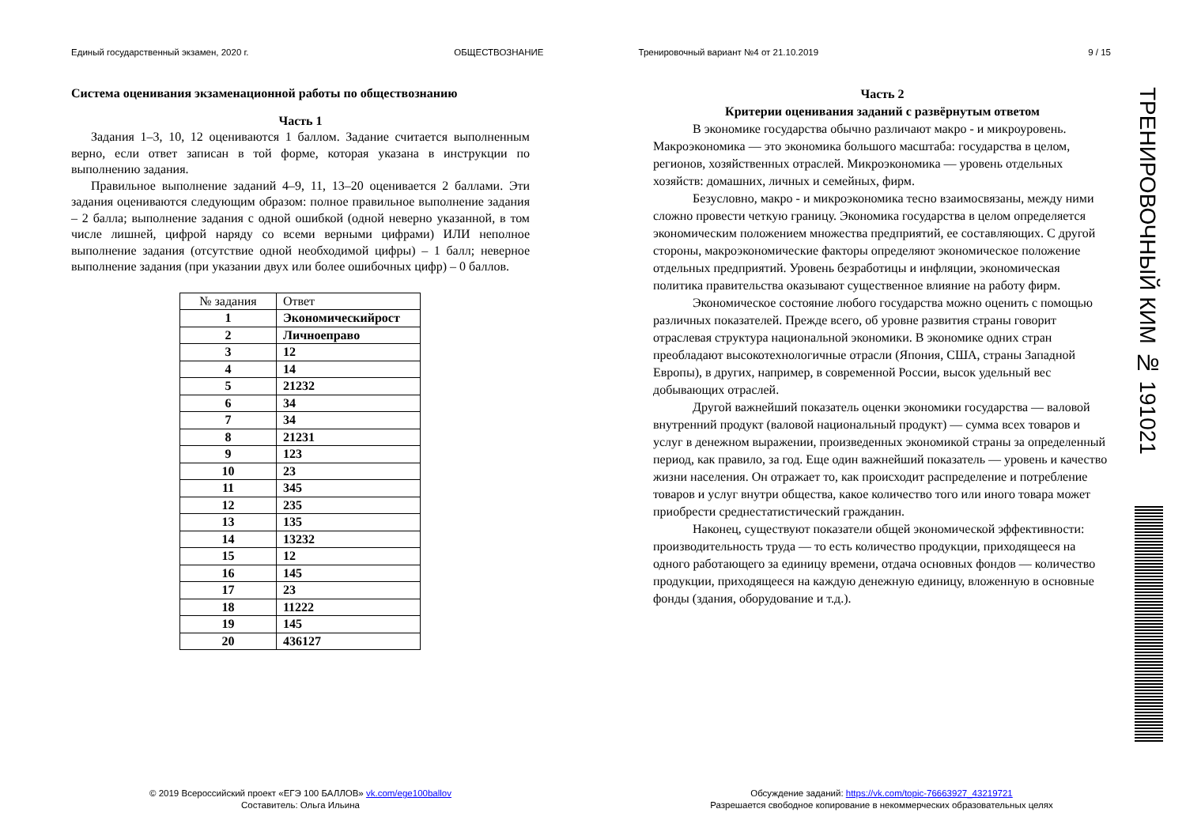Единый государственный экзамен, 2020 г.
ОБЩЕСТВОЗНАНИЕ Тренировочный вариант №4 от 21.10.2019
9 / 15
Система оценивания экзаменационной работы по обществознанию
Часть 1
Задания 1–3, 10, 12 оцениваются 1 баллом. Задание считается выполненным верно, если ответ записан в той форме, которая указана в инструкции по выполнению задания.
Правильное выполнение заданий 4–9, 11, 13–20 оценивается 2 баллами. Эти задания оцениваются следующим образом: полное правильное выполнение задания – 2 балла; выполнение задания с одной ошибкой (одной неверно указанной, в том числе лишней, цифрой наряду со всеми верными цифрами) ИЛИ неполное выполнение задания (отсутствие одной необходимой цифры) – 1 балл; неверное выполнение задания (при указании двух или более ошибочных цифр) – 0 баллов.
| № задания | Ответ |
| --- | --- |
| 1 | Экономическийрост |
| 2 | Личноеправо |
| 3 | 12 |
| 4 | 14 |
| 5 | 21232 |
| 6 | 34 |
| 7 | 34 |
| 8 | 21231 |
| 9 | 123 |
| 10 | 23 |
| 11 | 345 |
| 12 | 235 |
| 13 | 135 |
| 14 | 13232 |
| 15 | 12 |
| 16 | 145 |
| 17 | 23 |
| 18 | 11222 |
| 19 | 145 |
| 20 | 436127 |
Часть 2
Критерии оценивания заданий с развёрнутым ответом
В экономике государства обычно различают макро - и микроуровень. Макроэкономика — это экономика большого масштаба: государства в целом, регионов, хозяйственных отраслей. Микроэкономика — уровень отдельных хозяйств: домашних, личных и семейных, фирм.
Безусловно, макро - и микроэкономика тесно взаимосвязаны, между ними сложно провести четкую границу. Экономика государства в целом определяется экономическим положением множества предприятий, ее составляющих. С другой стороны, макроэкономические факторы определяют экономическое положение отдельных предприятий. Уровень безработицы и инфляции, экономическая политика правительства оказывают существенное влияние на работу фирм.
Экономическое состояние любого государства можно оценить с помощью различных показателей. Прежде всего, об уровне развития страны говорит отраслевая структура национальной экономики. В экономике одних стран преобладают высокотехнологичные отрасли (Япония, США, страны Западной Европы), в других, например, в современной России, высок удельный вес добывающих отраслей.
Другой важнейший показатель оценки экономики государства — валовой внутренний продукт (валовой национальный продукт) — сумма всех товаров и услуг в денежном выражении, произведенных экономикой страны за определенный период, как правило, за год. Еще один важнейший показатель — уровень и качество жизни населения. Он отражает то, как происходит распределение и потребление товаров и услуг внутри общества, какое количество того или иного товара может приобрести среднестатистический гражданин.
Наконец, существуют показатели общей экономической эффективности: производительность труда — то есть количество продукции, приходящееся на одного работающего за единицу времени, отдача основных фондов — количество продукции, приходящееся на каждую денежную единицу, вложенную в основные фонды (здания, оборудование и т.д.).
© 2019 Всероссийский проект «ЕГЭ 100 БАЛЛОВ» vk.com/ege100ballov
Составитель: Ольга Ильина
Обсуждение заданий: https://vk.com/topic-76663927_43219721
Разрешается свободное копирование в некоммерческих образовательных целях
ТРЕНИРОВОЧНЫЙ КИМ № 191021